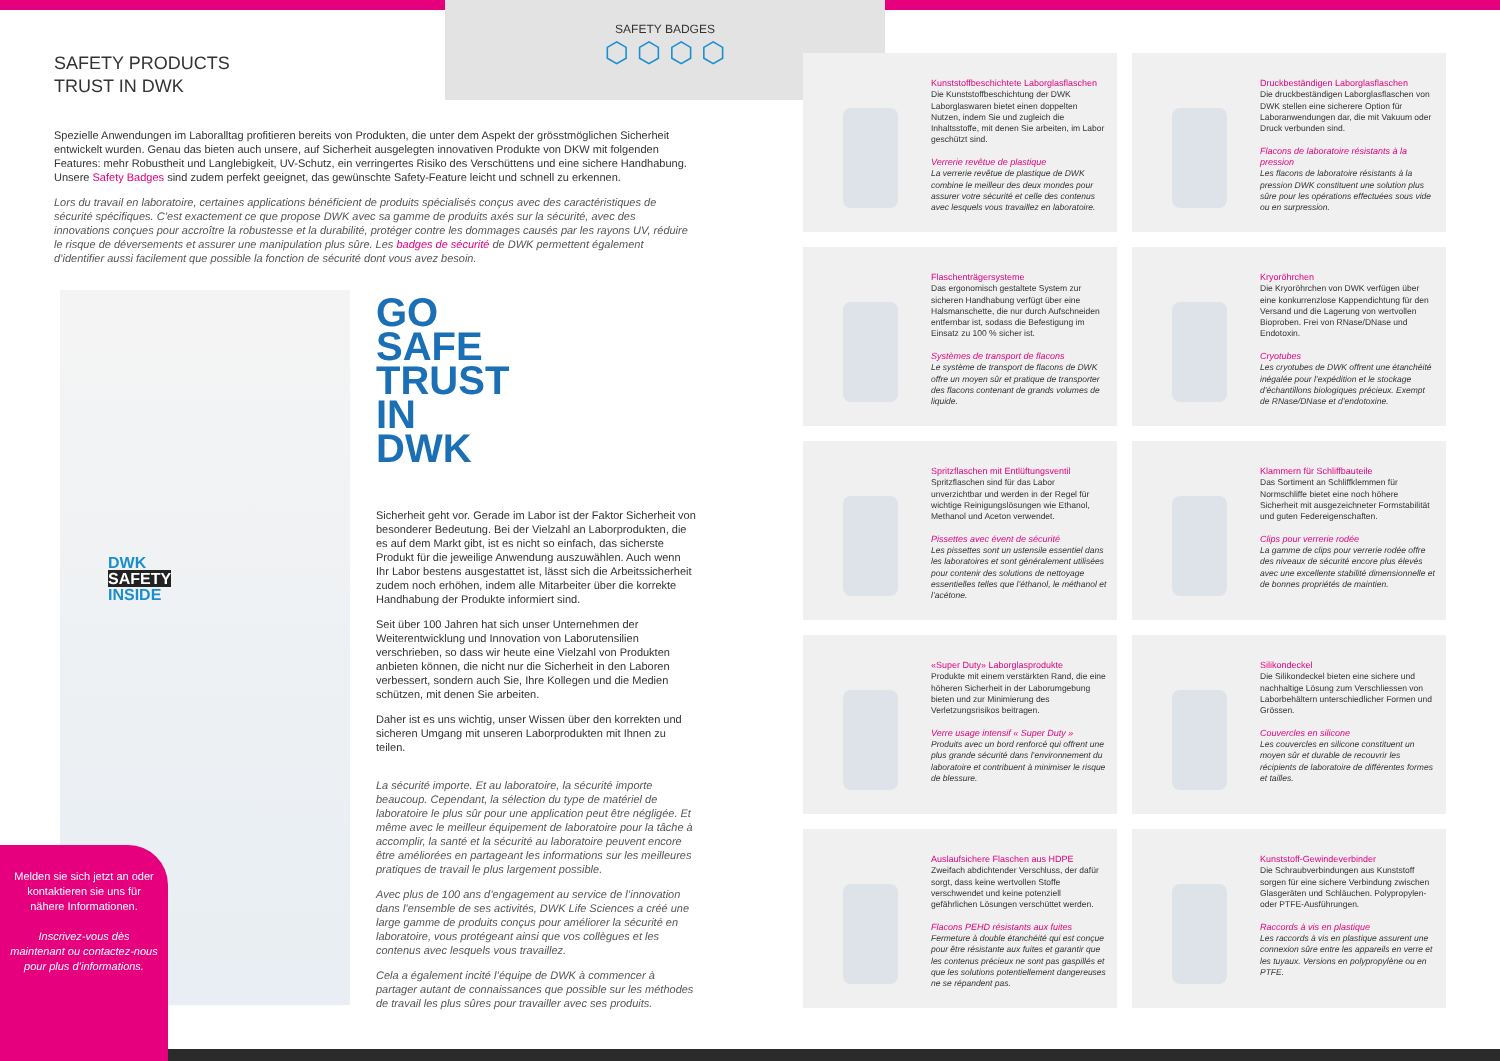SAFETY BADGES
⬡ ⬡ ⬡ ⬡
SAFETY PRODUCTS
TRUST IN DWK
Spezielle Anwendungen im Laboralltag profitieren bereits von Produkten, die unter dem Aspekt der grösstmöglichen Sicherheit entwickelt wurden. Genau das bieten auch unsere, auf Sicherheit ausgelegten innovativen Produkte von DKW mit folgenden Features: mehr Robustheit und Langlebigkeit, UV-Schutz, ein verringertes Risiko des Verschüttens und eine sichere Handhabung. Unsere Safety Badges sind zudem perfekt geeignet, das gewünschte Safety-Feature leicht und schnell zu erkennen.
Lors du travail en laboratoire, certaines applications bénéficient de produits spécialisés conçus avec des caractéristiques de sécurité spécifiques. C’est exactement ce que propose DWK avec sa gamme de produits axés sur la sécurité, avec des innovations conçues pour accroître la robustesse et la durabilité, protéger contre les dommages causés par les rayons UV, réduire le risque de déversements et assurer une manipulation plus sûre. Les badges de sécurité de DWK permettent également d’identifier aussi facilement que possible la fonction de sécurité dont vous avez besoin.
DWK
SAFETY
INSIDE
GO
SAFE
TRUST
IN
DWK
Sicherheit geht vor. Gerade im Labor ist der Faktor Sicherheit von besonderer Bedeutung. Bei der Vielzahl an Laborprodukten, die es auf dem Markt gibt, ist es nicht so einfach, das sicherste Produkt für die jeweilige Anwendung auszuwählen. Auch wenn Ihr Labor bestens ausgestattet ist, lässt sich die Arbeitssicherheit zudem noch erhöhen, indem alle Mitarbeiter über die korrekte Handhabung der Produkte informiert sind.
Seit über 100 Jahren hat sich unser Unternehmen der Weiterentwicklung und Innovation von Laborutensilien verschrieben, so dass wir heute eine Vielzahl von Produkten anbieten können, die nicht nur die Sicherheit in den Laboren verbessert, sondern auch Sie, Ihre Kollegen und die Medien schützen, mit denen Sie arbeiten.
Daher ist es uns wichtig, unser Wissen über den korrekten und sicheren Umgang mit unseren Laborprodukten mit Ihnen zu teilen.
La sécurité importe. Et au laboratoire, la sécurité importe beaucoup. Cependant, la sélection du type de matériel de laboratoire le plus sûr pour une application peut être négligée. Et même avec le meilleur équipement de laboratoire pour la tâche à accomplir, la santé et la sécurité au laboratoire peuvent encore être améliorées en partageant les informations sur les meilleures pratiques de travail le plus largement possible.
Avec plus de 100 ans d’engagement au service de l’innovation dans l’ensemble de ses activités, DWK Life Sciences a créé une large gamme de produits conçus pour améliorer la sécurité en laboratoire, vous protégeant ainsi que vos collègues et les contenus avec lesquels vous travaillez.
Cela a également incité l’équipe de DWK à commencer à partager autant de connaissances que possible sur les méthodes de travail les plus sûres pour travailler avec ses produits.
Melden sie sich jetzt an oder kontaktieren sie uns für nähere Informationen.
Inscrivez-vous dès maintenant ou contactez-nous pour plus d’informations.
Kunststoffbeschichtete Laborglasflaschen
Die Kunststoffbeschichtung der DWK Laborglaswaren bietet einen doppelten Nutzen, indem Sie und zugleich die Inhaltsstoffe, mit denen Sie arbeiten, im Labor geschützt sind.
Verrerie revêtue de plastique
La verrerie revêtue de plastique de DWK combine le meilleur des deux mondes pour assurer votre sécurité et celle des contenus avec lesquels vous travaillez en laboratoire.
Druckbeständigen Laborglasflaschen
Die druckbeständigen Laborglasflaschen von DWK stellen eine sicherere Option für Laboranwendungen dar, die mit Vakuum oder Druck verbunden sind.
Flacons de laboratoire résistants à la pression
Les flacons de laboratoire résistants à la pression DWK constituent une solution plus sûre pour les opérations effectuées sous vide ou en surpression.
Flaschenträgersysteme
Das ergonomisch gestaltete System zur sicheren Handhabung verfügt über eine Halsmanschette, die nur durch Aufschneiden entfernbar ist, sodass die Befestigung im Einsatz zu 100 % sicher ist.
Systèmes de transport de flacons
Le système de transport de flacons de DWK offre un moyen sûr et pratique de transporter des flacons contenant de grands volumes de liquide.
Kryoröhrchen
Die Kryoröhrchen von DWK verfügen über eine konkurrenzlose Kappendichtung für den Versand und die Lagerung von wertvollen Bioproben. Frei von RNase/DNase und Endotoxin.
Cryotubes
Les cryotubes de DWK offrent une étanchéité inégalée pour l’expédition et le stockage d’échantillons biologiques précieux. Exempt de RNase/DNase et d’endotoxine.
Spritzflaschen mit Entlüftungsventil
Spritzflaschen sind für das Labor unverzichtbar und werden in der Regel für wichtige Reinigungslösungen wie Ethanol, Methanol und Aceton verwendet.
Pissettes avec évent de sécurité
Les pissettes sont un ustensile essentiel dans les laboratoires et sont généralement utilisées pour contenir des solutions de nettoyage essentielles telles que l’éthanol, le méthanol et l’acétone.
Klammern für Schliffbauteile
Das Sortiment an Schliffklemmen für Normschliffe bietet eine noch höhere Sicherheit mit ausgezeichneter Formstabilität und guten Federeigenschaften.
Clips pour verrerie rodée
La gamme de clips pour verrerie rodée offre des niveaux de sécurité encore plus élevés avec une excellente stabilité dimensionnelle et de bonnes propriétés de maintien.
«Super Duty» Laborglasprodukte
Produkte mit einem verstärkten Rand, die eine höheren Sicherheit in der Laborumgebung bieten und zur Minimierung des Verletzungsrisikos beitragen.
Verre usage intensif « Super Duty »
Produits avec un bord renforcé qui offrent une plus grande sécurité dans l’environnement du laboratoire et contribuent à minimiser le risque de blessure.
Silikondeckel
Die Silikondeckel bieten eine sichere und nachhaltige Lösung zum Verschliessen von Laborbehältern unterschiedlicher Formen und Grössen.
Couvercles en silicone
Les couvercles en silicone constituent un moyen sûr et durable de recouvrir les récipients de laboratoire de différentes formes et tailles.
Auslaufsichere Flaschen aus HDPE
Zweifach abdichtender Verschluss, der dafür sorgt, dass keine wertvollen Stoffe verschwendet und keine potenziell gefährlichen Lösungen verschüttet werden.
Flacons PEHD résistants aux fuites
Fermeture à double étanchéité qui est conçue pour être résistante aux fuites et garantir que les contenus précieux ne sont pas gaspillés et que les solutions potentiellement dangereuses ne se répandent pas.
Kunststoff-Gewindeverbinder
Die Schraubverbindungen aus Kunststoff sorgen für eine sichere Verbindung zwischen Glasgeräten und Schläuchen. Polypropylen- oder PTFE-Ausführungen.
Raccords à vis en plastique
Les raccords à vis en plastique assurent une connexion sûre entre les appareils en verre et les tuyaux. Versions en polypropylène ou en PTFE.